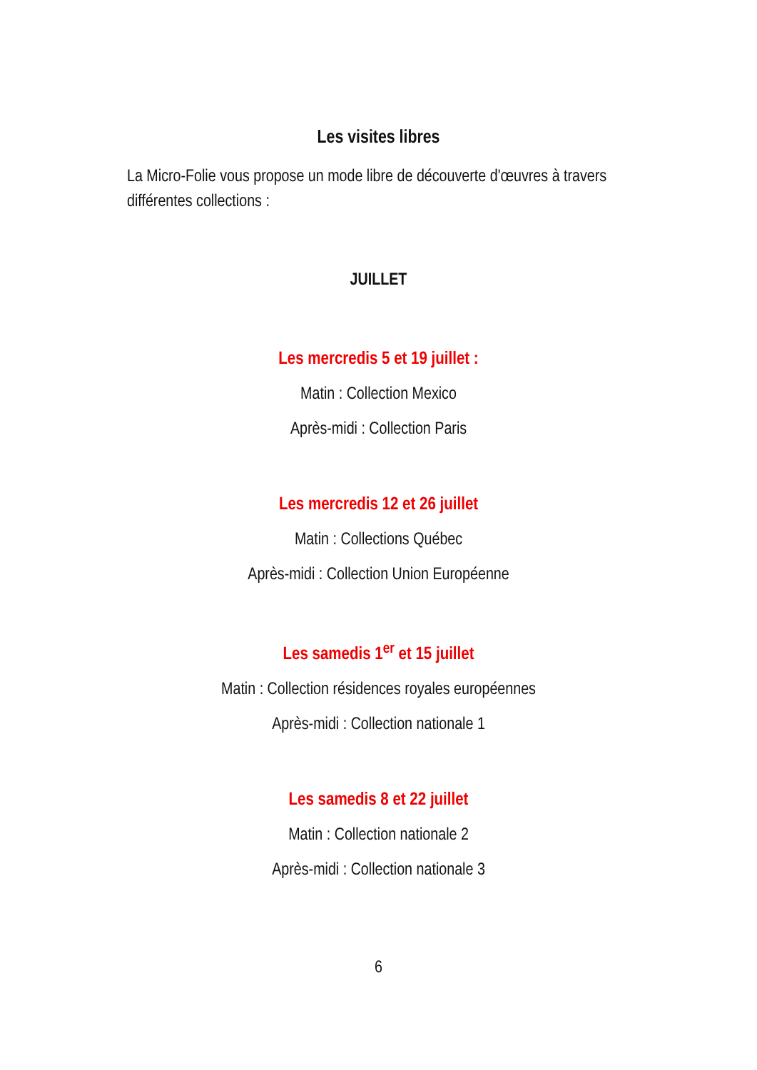Les visites libres
La Micro-Folie vous propose un mode libre de découverte d'œuvres à travers différentes collections :
JUILLET
Les mercredis 5 et 19 juillet :
Matin : Collection Mexico
Après-midi : Collection Paris
Les mercredis 12 et 26 juillet
Matin : Collections Québec
Après-midi : Collection Union Européenne
Les samedis 1<sup>er</sup> et 15 juillet
Matin : Collection résidences royales européennes
Après-midi : Collection nationale 1
Les samedis 8 et 22 juillet
Matin : Collection nationale 2
Après-midi : Collection nationale 3
6